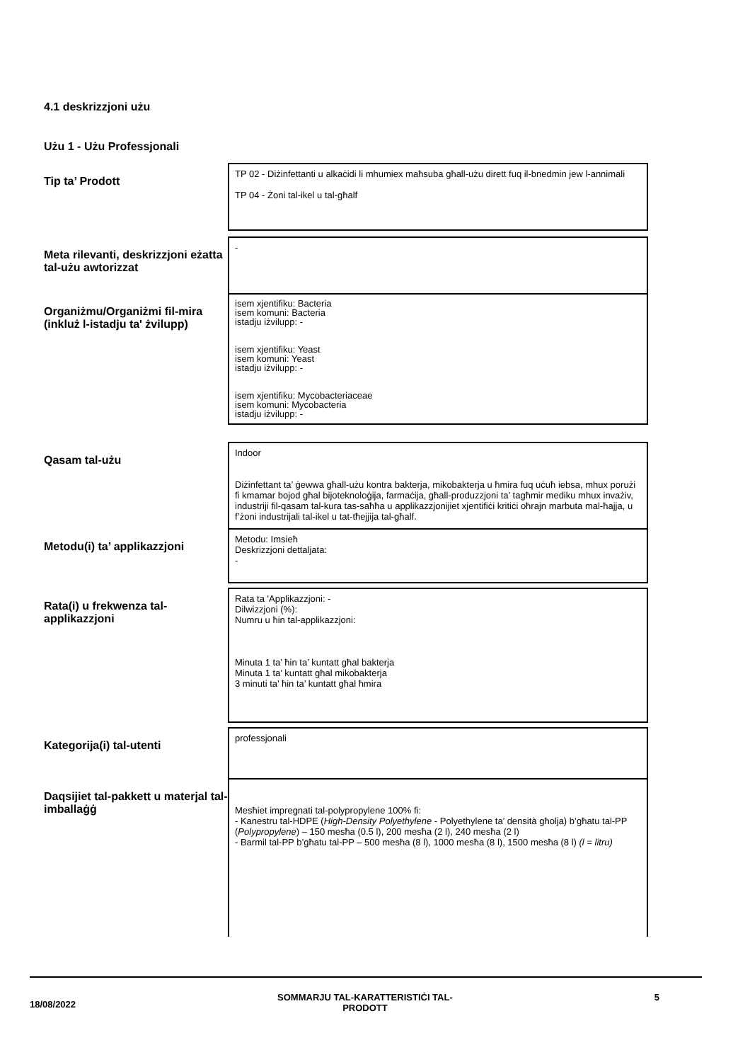4.1 deskrizzjoni użu
Użu 1 - Użu Professjonali
| Tip ta’ Prodott | TP 02 - Diżinfettanti u alkaċidi li mhumiex maħsuba għall-użu dirett fuq il-bnedmin jew l-annimali TP 04 - Żoni tal-ikel u tal-għalf |
| Meta rilevanti, deskrizzjoni eżatta tal-użu awtorizzat | - |
| Organiżmu/Organiżmi fil-mira (inkluż l-istadju ta' żvilupp) | isem xjentifiku: Bacteria isem komuni: Bacteria istadju iżvilupp: - isem xjentifiku: Yeast isem komuni: Yeast istadju iżvilupp: - isem xjentifiku: Mycobacteriaceae isem komuni: Mycobacteria istadju iżvilupp: - |
| Qasam tal-użu | Indoor Diżinfettant ta’ ġewwa għall-użu kontra bakterja, mikobakterja u ħmira fuq uċuħ iebsa, mhux porużi fi kmamar bojod għal bijoteknoloġija, farmaċija, għall-produzzjoni ta’ tagħmir mediku mhux invażiv, industriji fil-qasam tal-kura tas-saħħa u applikazzjonijiet xjentifiċi kritiċi oħrajn marbuta mal-ħajja, u f’żoni industrijali tal-ikel u tat-tħejjija tal-għalf. |
| Metodu(i) ta’ applikazzjoni | Metodu: Imsieħ Deskrizzjoni dettaljata: - |
| Rata(i) u frekwenza tal-applikazzjoni | Rata ta 'Applikazzjoni: - Dilwizzjoni (%): Numru u ħin tal-applikazzjoni: Minuta 1 ta’ ħin ta’ kuntatt għal bakterja Minuta 1 ta’ kuntatt għal mikobakterja 3 minuti ta’ ħin ta’ kuntatt għal ħmira |
| Kategorija(i) tal-utenti | professjonali |
| Daqsijiet tal-pakkett u materjal tal-imballaġġ | Mesħiet impregnati tal-polypropylene 100% fi: - Kanestru tal-HDPE ( High-Density Polyethylene - Polyethylene ta’ densità għolja) b’għatu tal-PP ( Polypropylene ) – 150 mesħa (0.5 l), 200 mesħa (2 l), 240 mesħa (2 l) - Barmil tal-PP b’għatu tal-PP – 500 mesħa (8 l), 1000 mesħa (8 l), 1500 mesħa (8 l) (l = litru) |
18/08/2022 SOMMARJU TAL-KARATTERISTIĊI TAL-
PRODOTT 5